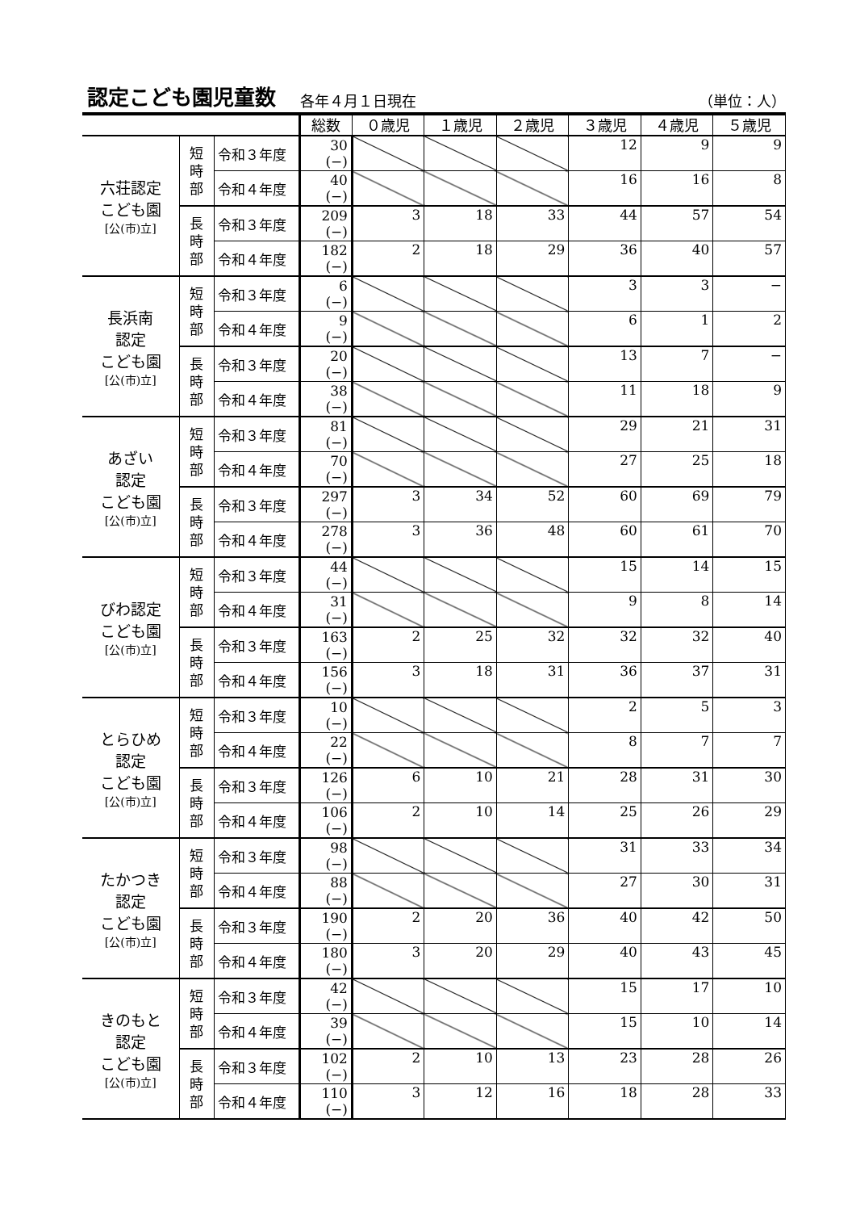認定こども園児童数
各年４月１日現在 （単位：人）
| | | | 総数 | ０歳児 | １歳児 | ２歳児 | ３歳児 | ４歳児 | ５歳児 |
| --- | --- | --- | --- | --- | --- | --- | --- | --- | --- |
| 六荘認定 こども園 [公(市)立] | 短 時 部 | 令和３年度 | 30 (−) | | | | 12 | 9 | 9 |
| | | 令和４年度 | 40 (−) | | | | 16 | 16 | 8 |
| | 長 時 部 | 令和３年度 | 209 (−) | 3 | 18 | 33 | 44 | 57 | 54 |
| | | 令和４年度 | 182 (−) | 2 | 18 | 29 | 36 | 40 | 57 |
| 長浜南 認定 こども園 [公(市)立] | 短 時 部 | 令和３年度 | 6 (−) | | | | 3 | 3 | − |
| | | 令和４年度 | 9 (−) | | | | 6 | 1 | 2 |
| | 長 時 部 | 令和３年度 | 20 (−) | | | | 13 | 7 | − |
| | | 令和４年度 | 38 (−) | | | | 11 | 18 | 9 |
| あざい 認定 こども園 [公(市)立] | 短 時 部 | 令和３年度 | 81 (−) | | | | 29 | 21 | 31 |
| | | 令和４年度 | 70 (−) | | | | 27 | 25 | 18 |
| | 長 時 部 | 令和３年度 | 297 (−) | 3 | 34 | 52 | 60 | 69 | 79 |
| | | 令和４年度 | 278 (−) | 3 | 36 | 48 | 60 | 61 | 70 |
| びわ認定 こども園 [公(市)立] | 短 時 部 | 令和３年度 | 44 (−) | | | | 15 | 14 | 15 |
| | | 令和４年度 | 31 (−) | | | | 9 | 8 | 14 |
| | 長 時 部 | 令和３年度 | 163 (−) | 2 | 25 | 32 | 32 | 32 | 40 |
| | | 令和４年度 | 156 (−) | 3 | 18 | 31 | 36 | 37 | 31 |
| とらひめ 認定 こども園 [公(市)立] | 短 時 部 | 令和３年度 | 10 (−) | | | | 2 | 5 | 3 |
| | | 令和４年度 | 22 (−) | | | | 8 | 7 | 7 |
| | 長 時 部 | 令和３年度 | 126 (−) | 6 | 10 | 21 | 28 | 31 | 30 |
| | | 令和４年度 | 106 (−) | 2 | 10 | 14 | 25 | 26 | 29 |
| たかつき 認定 こども園 [公(市)立] | 短 時 部 | 令和３年度 | 98 (−) | | | | 31 | 33 | 34 |
| | | 令和４年度 | 88 (−) | | | | 27 | 30 | 31 |
| | 長 時 部 | 令和３年度 | 190 (−) | 2 | 20 | 36 | 40 | 42 | 50 |
| | | 令和４年度 | 180 (−) | 3 | 20 | 29 | 40 | 43 | 45 |
| きのもと 認定 こども園 [公(市)立] | 短 時 部 | 令和３年度 | 42 (−) | | | | 15 | 17 | 10 |
| | | 令和４年度 | 39 (−) | | | | 15 | 10 | 14 |
| | 長 時 部 | 令和３年度 | 102 (−) | 2 | 10 | 13 | 23 | 28 | 26 |
| | | 令和４年度 | 110 (−) | 3 | 12 | 16 | 18 | 28 | 33 |